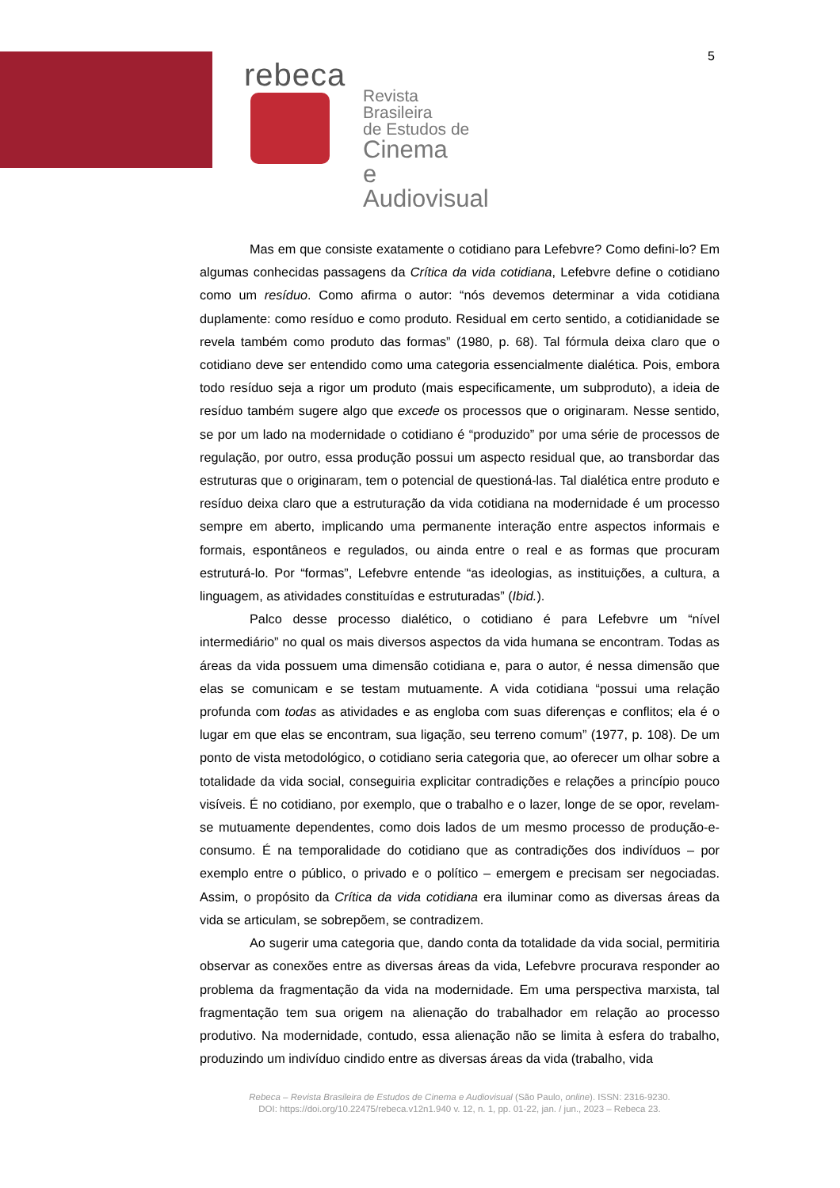5
rebeca
Revista Brasileira
de Estudos de
Cinema
e Audiovisual
Mas em que consiste exatamente o cotidiano para Lefebvre? Como defini-lo? Em algumas conhecidas passagens da Crítica da vida cotidiana, Lefebvre define o cotidiano como um resíduo. Como afirma o autor: “nós devemos determinar a vida cotidiana duplamente: como resíduo e como produto. Residual em certo sentido, a cotidianidade se revela também como produto das formas” (1980, p. 68). Tal fórmula deixa claro que o cotidiano deve ser entendido como uma categoria essencialmente dialética. Pois, embora todo resíduo seja a rigor um produto (mais especificamente, um subproduto), a ideia de resíduo também sugere algo que excede os processos que o originaram. Nesse sentido, se por um lado na modernidade o cotidiano é “produzido” por uma série de processos de regulação, por outro, essa produção possui um aspecto residual que, ao transbordar das estruturas que o originaram, tem o potencial de questioná-las. Tal dialética entre produto e resíduo deixa claro que a estruturação da vida cotidiana na modernidade é um processo sempre em aberto, implicando uma permanente interação entre aspectos informais e formais, espontâneos e regulados, ou ainda entre o real e as formas que procuram estruturá-lo. Por “formas”, Lefebvre entende “as ideologias, as instituições, a cultura, a linguagem, as atividades constituídas e estruturadas” (Ibid.).
Palco desse processo dialético, o cotidiano é para Lefebvre um “nível intermediário” no qual os mais diversos aspectos da vida humana se encontram. Todas as áreas da vida possuem uma dimensão cotidiana e, para o autor, é nessa dimensão que elas se comunicam e se testam mutuamente. A vida cotidiana “possui uma relação profunda com todas as atividades e as engloba com suas diferenças e conflitos; ela é o lugar em que elas se encontram, sua ligação, seu terreno comum” (1977, p. 108). De um ponto de vista metodológico, o cotidiano seria categoria que, ao oferecer um olhar sobre a totalidade da vida social, conseguiria explicitar contradições e relações a princípio pouco visíveis. É no cotidiano, por exemplo, que o trabalho e o lazer, longe de se opor, revelam-se mutuamente dependentes, como dois lados de um mesmo processo de produção-e-consumo. É na temporalidade do cotidiano que as contradições dos indivíduos – por exemplo entre o público, o privado e o político – emergem e precisam ser negociadas. Assim, o propósito da Crítica da vida cotidiana era iluminar como as diversas áreas da vida se articulam, se sobrepõem, se contradizem.
Ao sugerir uma categoria que, dando conta da totalidade da vida social, permitiria observar as conexões entre as diversas áreas da vida, Lefebvre procurava responder ao problema da fragmentação da vida na modernidade. Em uma perspectiva marxista, tal fragmentação tem sua origem na alienação do trabalhador em relação ao processo produtivo. Na modernidade, contudo, essa alienação não se limita à esfera do trabalho, produzindo um indivíduo cindido entre as diversas áreas da vida (trabalho, vida
Rebeca – Revista Brasileira de Estudos de Cinema e Audiovisual (São Paulo, online). ISSN: 2316-9230.
DOI: https://doi.org/10.22475/rebeca.v12n1.940 v. 12, n. 1, pp. 01-22, jan. / jun., 2023 – Rebeca 23.